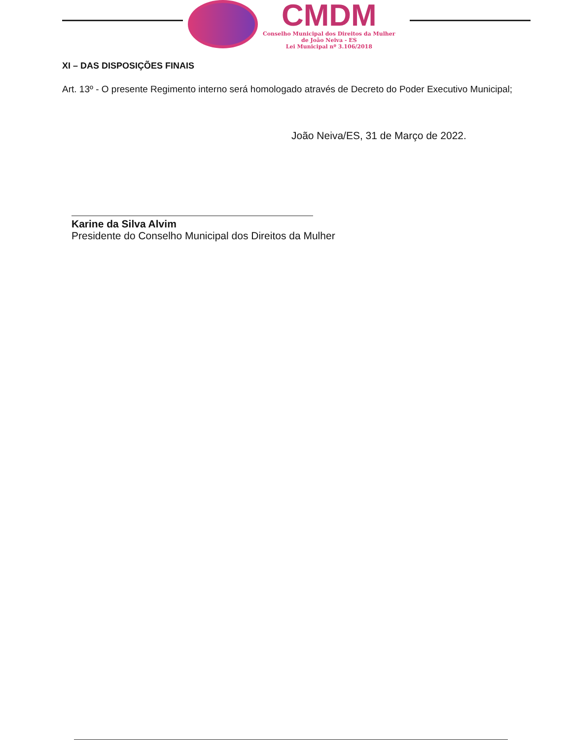CMDM
Conselho Municipal dos Direitos da Mulher
de João Neiva - ES
Lei Municipal nº 3.106/2018
XI – DAS DISPOSIÇÕES FINAIS
Art. 13º - O presente Regimento interno será homologado através de Decreto do Poder Executivo Municipal;
João Neiva/ES, 31 de Março de 2022.
Karine da Silva Alvim
Presidente do Conselho Municipal dos Direitos da Mulher